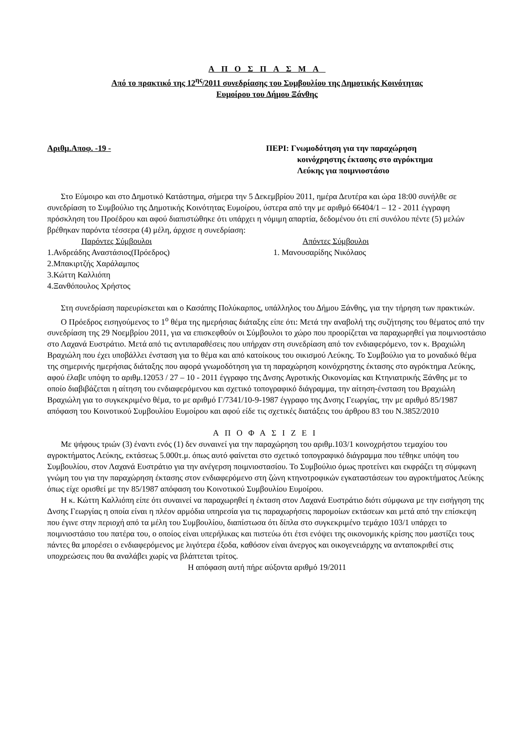ΑΠΟΣΠΑΣΜΑ
Από το πρακτικό της 12<sup>ης</sup>/2011 συνεδρίασης του Συμβουλίου της Δημοτικής Κοινότητας
Ευμοίρου του Δήμου Ξάνθης
Αριθμ.Αποφ. -19 - ΠΕΡΙ: Γνωμοδότηση για την παραχώρηση
κοινόχρηστης έκτασης στο αγρόκτημα
Λεύκης για ποιμνιοστάσιο
Στο Εύμοιρο και στο Δημοτικό Κατάστημα, σήμερα την 5 Δεκεμβρίου 2011, ημέρα Δευτέρα και ώρα 18:00 συνήλθε σε συνεδρίαση το Συμβούλιο της Δημοτικής Κοινότητας Ευμοίρου, ύστερα από την με αριθμό 66404/1 – 12 - 2011 έγγραφη πρόσκληση του Προέδρου και αφού διαπιστώθηκε ότι υπάρχει η νόμιμη απαρτία, δεδομένου ότι επί συνόλου πέντε (5) μελών βρέθηκαν παρόντα τέσσερα (4) μέλη, άρχισε η συνεδρίαση:
Παρόντες Σύμβουλοι
1.Ανδρεάδης Αναστάσιος(Πρόεδρος)
2.Μπακιρτζής Χαράλαμπος
3.Κώττη Καλλιόπη
4.Ξανθόπουλος Χρήστος
Απόντες Σύμβουλοι
1. Μανουσαρίδης Νικόλαος
Στη συνεδρίαση παρευρίσκεται και ο Κασάπης Πολύκαρπος, υπάλληλος του Δήμου Ξάνθης, για την τήρηση των πρακτικών.
Ο Πρόεδρος εισηγούμενος το 1<sup>ο</sup> θέμα της ημερήσιας διάταξης είπε ότι: Μετά την αναβολή της συζήτησης του θέματος από την συνεδρίαση της 29 Νοεμβρίου 2011, για να επισκεφθούν οι Σύμβουλοι το χώρο που προορίζεται να παραχωρηθεί για ποιμνιοστάσιο στο Λαχανά Ευστράτιο. Μετά από τις αντιπαραθέσεις που υπήρχαν στη συνεδρίαση από τον ενδιαφερόμενο, τον κ. Βραχιώλη Βραχιώλη που έχει υποβάλλει ένσταση για το θέμα και από κατοίκους του οικισμού Λεύκης. Το Συμβούλιο για το μοναδικό θέμα της σημερινής ημερήσιας διάταξης που αφορά γνωμοδότηση για τη παραχώρηση κοινόχρηστης έκτασης στο αγρόκτημα Λεύκης, αφού έλαβε υπόψη το αριθμ.12053 / 27 – 10 - 2011 έγγραφο της Δνσης Αγροτικής Οικονομίας και Κτηνιατρικής Ξάνθης με το οποίο διαβιβάζεται η αίτηση του ενδιαφερόμενου και σχετικό τοπογραφικό διάγραμμα, την αίτηση-ένσταση του Βραχιώλη Βραχιώλη για το συγκεκριμένο θέμα, το με αριθμό Γ/7341/10-9-1987 έγγραφο της Δνσης Γεωργίας, την με αριθμό 85/1987 απόφαση του Κοινοτικού Συμβουλίου Ευμοίρου και αφού είδε τις σχετικές διατάξεις του άρθρου 83 του Ν.3852/2010
ΑΠΟΦΑΣΙΖΕΙ
Με ψήφους τριών (3) έναντι ενός (1) δεν συναινεί για την παραχώρηση του αριθμ.103/1 κοινοχρήστου τεμαχίου του αγροκτήματος Λεύκης, εκτάσεως 5.000τ.μ. όπως αυτό φαίνεται στο σχετικό τοπογραφικό διάγραμμα που τέθηκε υπόψη του Συμβουλίου, στον Λαχανά Ευστράτιο για την ανέγερση ποιμνιοστασίου. Το Συμβούλιο όμως προτείνει και εκφράζει τη σύμφωνη γνώμη του για την παραχώρηση έκτασης στον ενδιαφερόμενο στη ζώνη κτηνοτροφικών εγκαταστάσεων του αγροκτήματος Λεύκης όπως είχε ορισθεί με την 85/1987 απόφαση του Κοινοτικού Συμβουλίου Ευμοίρου.
Η κ. Κώττη Καλλιόπη είπε ότι συναινεί να παραχωρηθεί η έκταση στον Λαχανά Ευστράτιο διότι σύμφωνα με την εισήγηση της Δνσης Γεωργίας η οποία είναι η πλέον αρμόδια υπηρεσία για τις παραχωρήσεις παρομοίων εκτάσεων και μετά από την επίσκεψη που έγινε στην περιοχή από τα μέλη του Συμβουλίου, διαπίστωσα ότι δίπλα στο συγκεκριμένο τεμάχιο 103/1 υπάρχει το ποιμνιοστάσιο του πατέρα του, ο οποίος είναι υπερήλικας και πιστεύω ότι έτσι ενόψει της οικονομικής κρίσης που μαστίζει τους πάντες θα μπορέσει ο ενδιαφερόμενος με λιγότερα έξοδα, καθόσον είναι άνεργος και οικογενειάρχης να ανταποκριθεί στις υποχρεώσεις που θα αναλάβει χωρίς να βλάπτεται τρίτος.
Η απόφαση αυτή πήρε αύξοντα αριθμό 19/2011